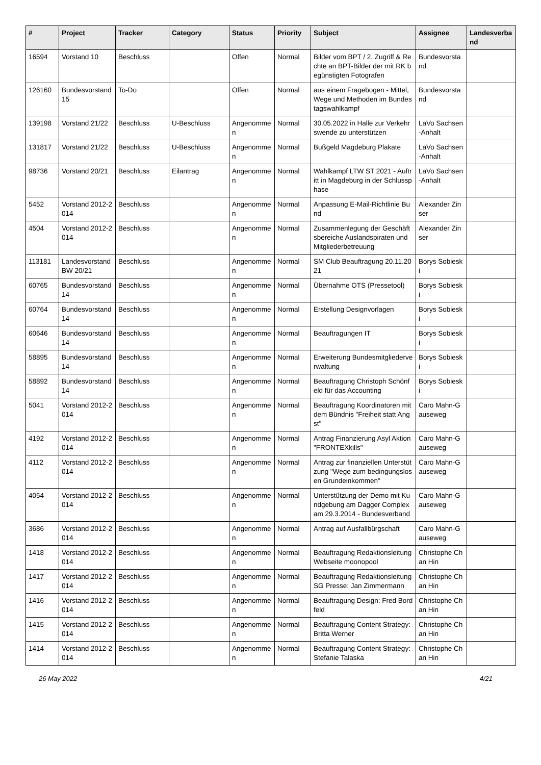| # | Project | Tracker | Category | Status | Priority | Subject | Assignee | Landesverband |
| --- | --- | --- | --- | --- | --- | --- | --- | --- |
| 16594 | Vorstand 10 | Beschluss | | Offen | Normal | Bilder vom BPT / 2. Zugriff & Rechte an BPT-Bilder der mit RK begünstigten Fotografen | Bundesvorstand | |
| 126160 | Bundesvorstand 15 | To-Do | | Offen | Normal | aus einem Fragebogen - Mittel, Wege und Methoden im Bundestagswahlkampf | Bundesvorstand | |
| 139198 | Vorstand 21/22 | Beschluss | U-Beschluss | Angenommen | Normal | 30.05.2022 in Halle zur Verkehrswende zu unterstützen | LaVo Sachsen-Anhalt | |
| 131817 | Vorstand 21/22 | Beschluss | U-Beschluss | Angenommen | Normal | Bußgeld Magdeburg Plakate | LaVo Sachsen-Anhalt | |
| 98736 | Vorstand 20/21 | Beschluss | Eilantrag | Angenommen | Normal | Wahlkampf LTW ST 2021 - Auftritt in Magdeburg in der Schlussphase | LaVo Sachsen-Anhalt | |
| 5452 | Vorstand 2012-2014 | Beschluss | | Angenommen | Normal | Anpassung E-Mail-Richtlinie Bund | Alexander Zinser | |
| 4504 | Vorstand 2012-2014 | Beschluss | | Angenommen | Normal | Zusammenlegung der Geschäftsbereiche Auslandspiraten und Mitgliederbetreuung | Alexander Zinser | |
| 113181 | Landesvorstand BW 20/21 | Beschluss | | Angenommen | Normal | SM Club Beauftragung 20.11.2021 | Borys Sobieski | |
| 60765 | Bundesvorstand 14 | Beschluss | | Angenommen | Normal | Übernahme OTS (Pressetool) | Borys Sobieski | |
| 60764 | Bundesvorstand 14 | Beschluss | | Angenommen | Normal | Erstellung Designvorlagen | Borys Sobieski | |
| 60646 | Bundesvorstand 14 | Beschluss | | Angenommen | Normal | Beauftragungen IT | Borys Sobieski | |
| 58895 | Bundesvorstand 14 | Beschluss | | Angenommen | Normal | Erweiterung Bundesmitgliederverwaltung | Borys Sobieski | |
| 58892 | Bundesvorstand 14 | Beschluss | | Angenommen | Normal | Beauftragung Christoph Schönfeld für das Accounting | Borys Sobieski | |
| 5041 | Vorstand 2012-2014 | Beschluss | | Angenommen | Normal | Beauftragung Koordinatoren mit dem Bündnis "Freiheit statt Angst" | Caro Mahn-Gauseweg | |
| 4192 | Vorstand 2012-2014 | Beschluss | | Angenommen | Normal | Antrag Finanzierung Asyl Aktion "FRONTEXkills" | Caro Mahn-Gauseweg | |
| 4112 | Vorstand 2012-2014 | Beschluss | | Angenommen | Normal | Antrag zur finanziellen Unterstützung "Wege zum bedingungslosen Grundeinkommen" | Caro Mahn-Gauseweg | |
| 4054 | Vorstand 2012-2014 | Beschluss | | Angenommen | Normal | Unterstützung der Demo mit Kundgebung am Dagger Complex am 29.3.2014 - Bundesverband | Caro Mahn-Gauseweg | |
| 3686 | Vorstand 2012-2014 | Beschluss | | Angenommen | Normal | Antrag auf Ausfallbürgschaft | Caro Mahn-Gauseweg | |
| 1418 | Vorstand 2012-2014 | Beschluss | | Angenommen | Normal | Beauftragung Redaktionsleitung Webseite moonopool | Christophe Chan Hin | |
| 1417 | Vorstand 2012-2014 | Beschluss | | Angenommen | Normal | Beauftragung Redaktionsleitung SG Presse: Jan Zimmermann | Christophe Chan Hin | |
| 1416 | Vorstand 2012-2014 | Beschluss | | Angenommen | Normal | Beauftragung Design: Fred Bordfeld | Christophe Chan Hin | |
| 1415 | Vorstand 2012-2014 | Beschluss | | Angenommen | Normal | Beauftragung Content Strategy: Britta Werner | Christophe Chan Hin | |
| 1414 | Vorstand 2012-2014 | Beschluss | | Angenommen | Normal | Beauftragung Content Strategy: Stefanie Talaska | Christophe Chan Hin | |
26 May 2022 4/21